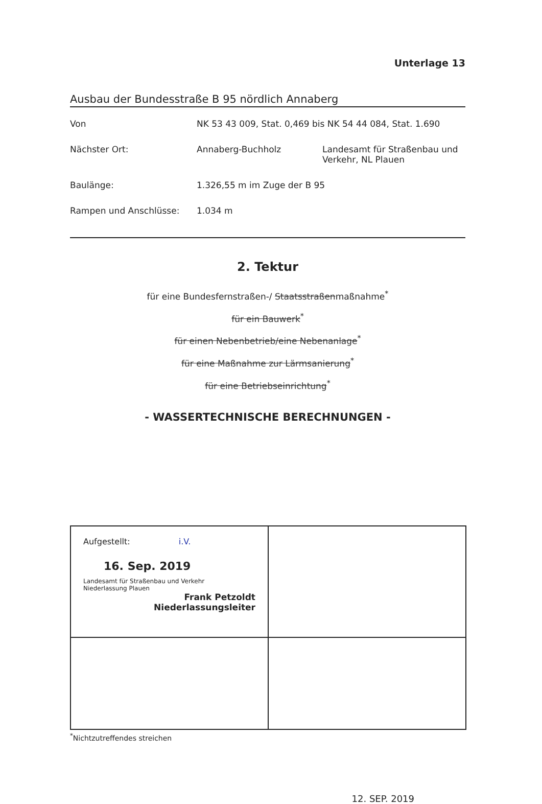Unterlage 13
Ausbau der Bundesstraße B 95 nördlich Annaberg
Von NK 53 43 009, Stat. 0,469 bis NK 54 44 084, Stat. 1.690
Nächster Ort: Annaberg-Buchholz Landesamt für Straßenbau und Verkehr, NL Plauen
Baulänge: 1.326,55 m im Zuge der B 95
Rampen und Anschlüsse: 1.034 m
2. Tektur
für eine Bundesfernstraßen-/ Staatsstraßenmaßnahme<sup>*</sup>
für ein Bauwerk<sup>*</sup>
für einen Nebenbetrieb/eine Nebenanlage<sup>*</sup>
für eine Maßnahme zur Lärmsanierung<sup>*</sup>
für eine Betriebseinrichtung<sup>*</sup>
- WASSERTECHNISCHE BERECHNUNGEN -
| Aufgestellt: i.V. 16. Sep. 2019 Landesamt für Straßenbau und Verkehr Niederlassung Plauen Frank Petzoldt Niederlassungsleiter | |
<sup>*</sup> Nichtzutreffendes streichen
12. SEP. 2019